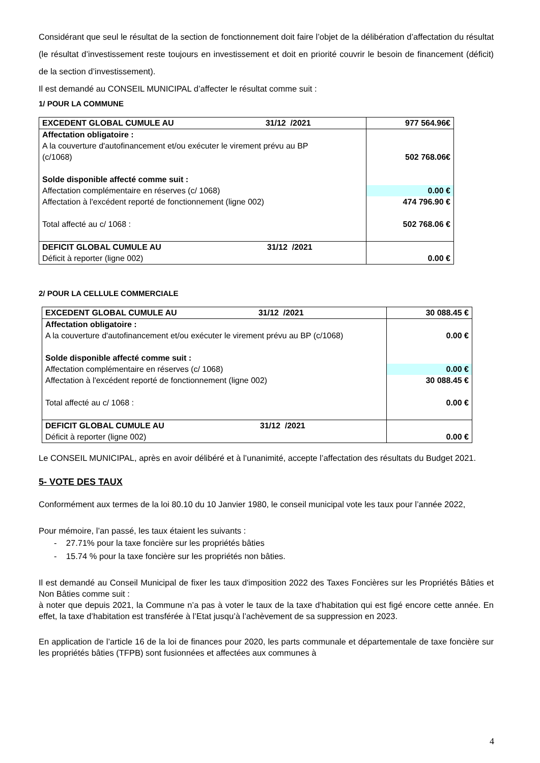Considérant que seul le résultat de la section de fonctionnement doit faire l’objet de la délibération d’affectation du résultat (le résultat d’investissement reste toujours en investissement et doit en priorité couvrir le besoin de financement (déficit) de la section d’investissement).
Il est demandé au CONSEIL MUNICIPAL d’affecter le résultat comme suit :
1/ POUR LA COMMUNE
| EXCEDENT GLOBAL CUMULE AU 31/12 /2021 | 977 564.96€ |
| Affectation obligatoire : A la couverture d'autofinancement et/ou exécuter le virement prévu au BP (c/1068) | 502 768.06€ |
| Solde disponible affecté comme suit : | |
| Affectation complémentaire en réserves (c/ 1068) | 0.00 € |
| Affectation à l'excédent reporté de fonctionnement (ligne 002) | 474 796.90 € |
| Total affecté au c/ 1068 : | 502 768.06 € |
| DEFICIT GLOBAL CUMULE AU 31/12 /2021 Déficit à reporter (ligne 002) | 0.00 € |
2/ POUR LA CELLULE COMMERCIALE
| EXCEDENT GLOBAL CUMULE AU 31/12 /2021 | 30 088.45 € |
| Affectation obligatoire : A la couverture d'autofinancement et/ou exécuter le virement prévu au BP (c/1068) | 0.00 € |
| Solde disponible affecté comme suit : | |
| Affectation complémentaire en réserves (c/ 1068) | 0.00 € |
| Affectation à l'excédent reporté de fonctionnement (ligne 002) | 30 088.45 € |
| Total affecté au c/ 1068 : | 0.00 € |
| DEFICIT GLOBAL CUMULE AU 31/12 /2021 Déficit à reporter (ligne 002) | 0.00 € |
Le CONSEIL MUNICIPAL, après en avoir délibéré et à l’unanimité, accepte l’affectation des résultats du Budget 2021.
5- VOTE DES TAUX
Conformément aux termes de la loi 80.10 du 10 Janvier 1980, le conseil municipal vote les taux pour l’année 2022,
Pour mémoire, l’an passé, les taux étaient les suivants :
- 27.71% pour la taxe foncière sur les propriétés bâties
- 15.74 % pour la taxe foncière sur les propriétés non bâties.
Il est demandé au Conseil Municipal de fixer les taux d'imposition 2022 des Taxes Foncières sur les Propriétés Bâties et Non Bâties comme suit :
à noter que depuis 2021, la Commune n’a pas à voter le taux de la taxe d’habitation qui est figé encore cette année. En effet, la taxe d’habitation est transférée à l’Etat jusqu’à l’achèvement de sa suppression en 2023.
En application de l’article 16 de la loi de finances pour 2020, les parts communale et départementale de taxe foncière sur les propriétés bâties (TFPB) sont fusionnées et affectées aux communes à
4